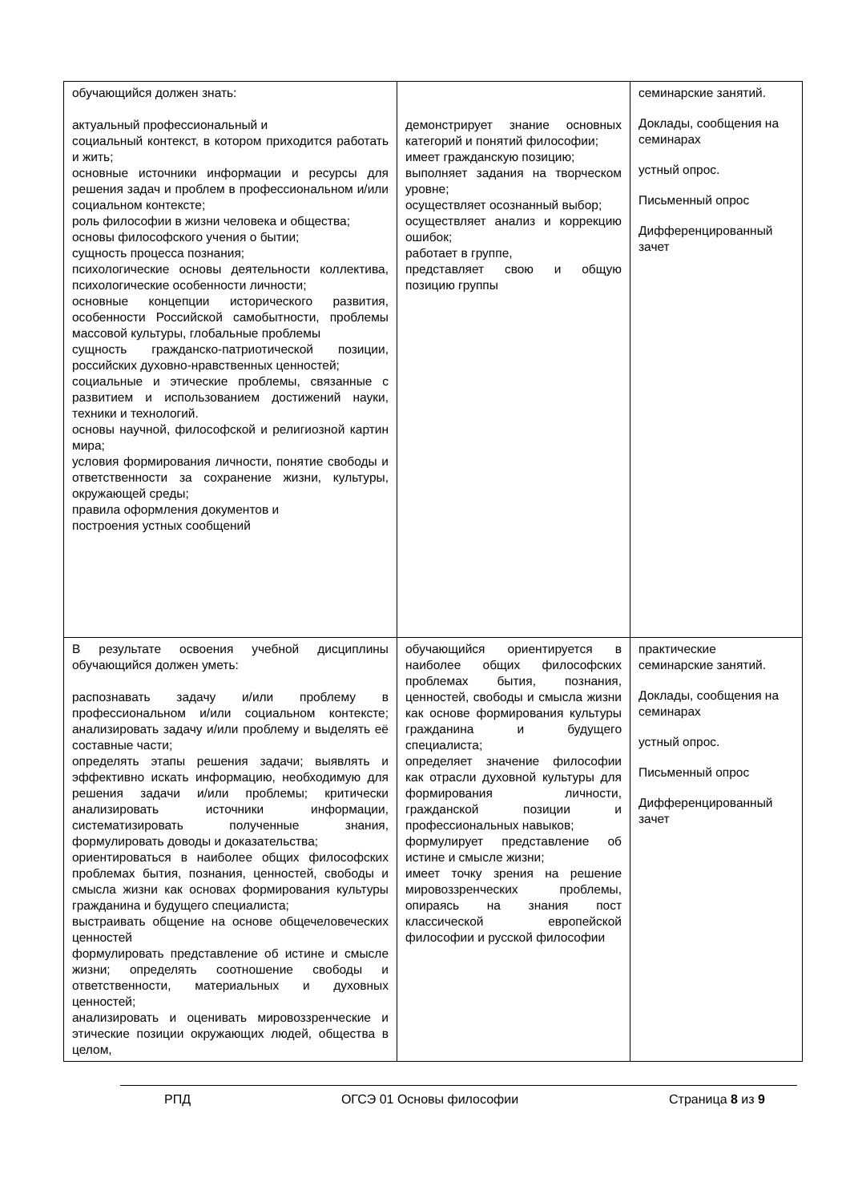| обучающийся должен знать: актуальный профессиональный и социальный контекст, в котором приходится работать и жить; основные источники информации и ресурсы для решения задач и проблем в профессиональном и/или социальном контексте; роль философии в жизни человека и общества; основы философского учения о бытии; сущность процесса познания; психологические основы деятельности коллектива, психологические особенности личности; основные концепции исторического развития, особенности Российской самобытности, проблемы массовой культуры, глобальные проблемы сущность гражданско-патриотической позиции, российских духовно-нравственных ценностей; социальные и этические проблемы, связанные с развитием и использованием достижений науки, техники и технологий. основы научной, философской и религиозной картин мира; условия формирования личности, понятие свободы и ответственности за сохранение жизни, культуры, окружающей среды; правила оформления документов и построения устных сообщений | демонстрирует знание основных категорий и понятий философии; имеет гражданскую позицию; выполняет задания на творческом уровне; осуществляет осознанный выбор; осуществляет анализ и коррекцию ошибок; работает в группе, представляет свою и общую позицию группы | семинарские занятий. Доклады, сообщения на семинарах устный опрос. Письменный опрос Дифференцированный зачет |
| В результате освоения учебной дисциплины обучающийся должен уметь: распознавать задачу и/или проблему в профессиональном и/или социальном контексте; анализировать задачу и/или проблему и выделять её составные части; определять этапы решения задачи; выявлять и эффективно искать информацию, необходимую для решения задачи и/или проблемы; критически анализировать источники информации, систематизировать полученные знания, формулировать доводы и доказательства; ориентироваться в наиболее общих философских проблемах бытия, познания, ценностей, свободы и смысла жизни как основах формирования культуры гражданина и будущего специалиста; выстраивать общение на основе общечеловеческих ценностей формулировать представление об истине и смысле жизни; определять соотношение свободы и ответственности, материальных и духовных ценностей; анализировать и оценивать мировоззренческие и этические позиции окружающих людей, общества в целом, | обучающийся ориентируется в наиболее общих философских проблемах бытия, познания, ценностей, свободы и смысла жизни как основе формирования культуры гражданина и будущего специалиста; определяет значение философии как отрасли духовной культуры для формирования личности, гражданской позиции и профессиональных навыков; формулирует представление об истине и смысле жизни; имеет точку зрения на решение мировоззренческих проблемы, опираясь на знания пост классической европейской философии и русской философии | практические семинарские занятий. Доклады, сообщения на семинарах устный опрос. Письменный опрос Дифференцированный зачет |
РПД ОГСЭ 01 Основы философии Страница 8 из 9